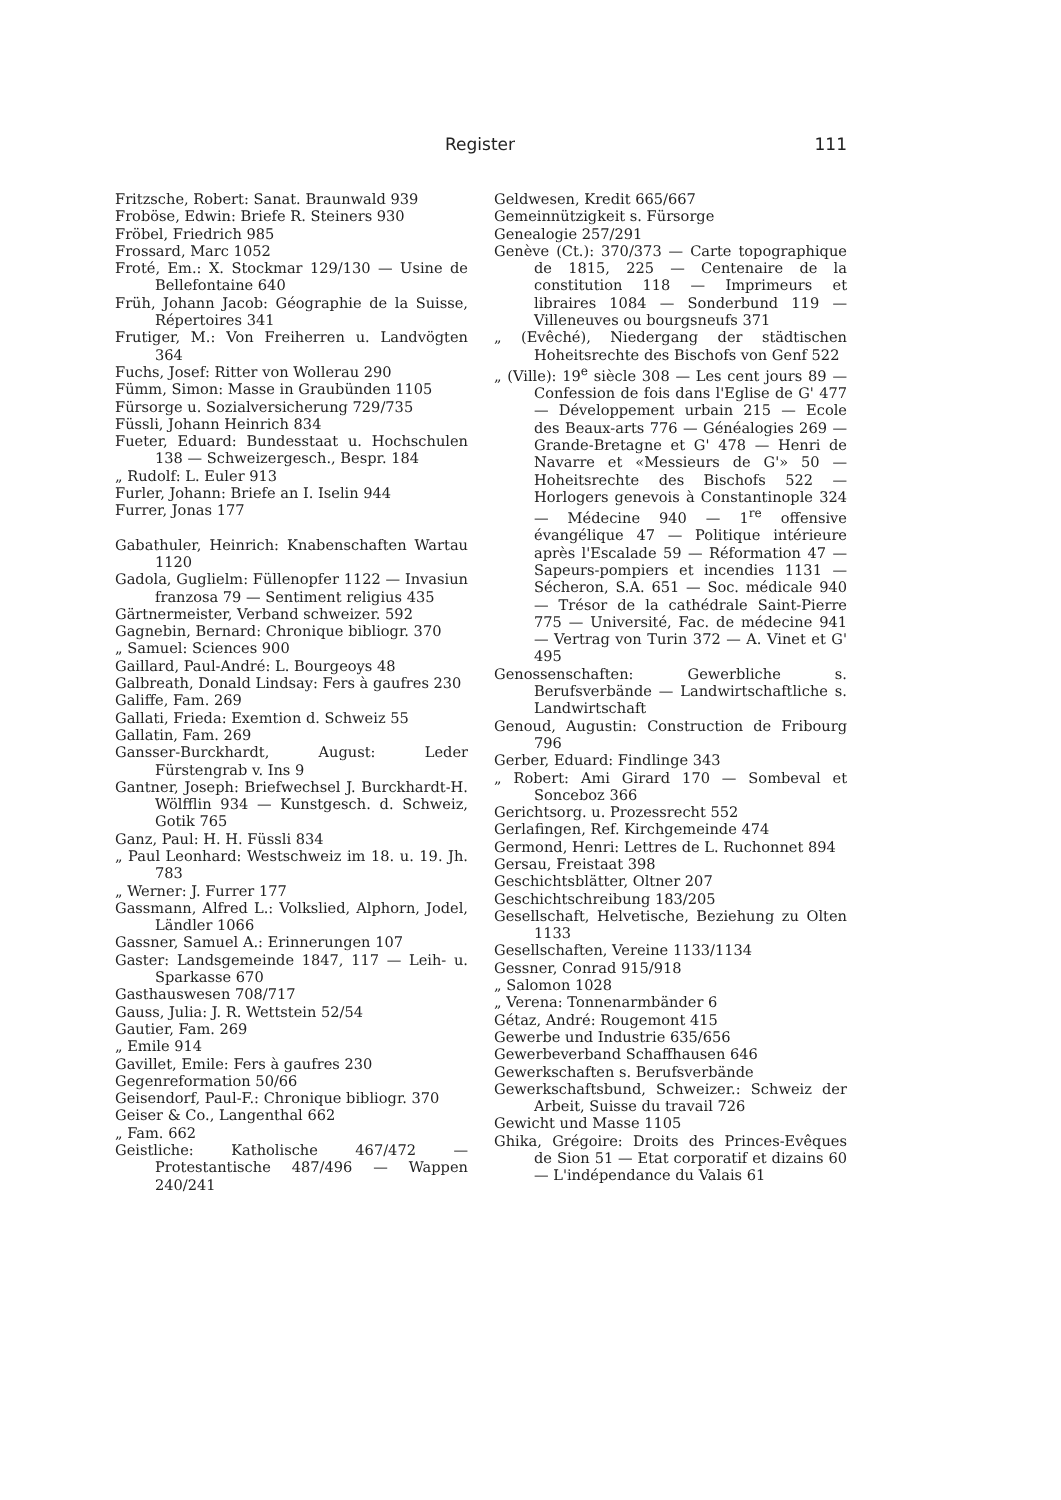Register 111
Fritzsche, Robert: Sanat. Braunwald 939
Froböse, Edwin: Briefe R. Steiners 930
Fröbel, Friedrich 985
Frossard, Marc 1052
Froté, Em.: X. Stockmar 129/130 — Usine de Bellefontaine 640
Früh, Johann Jacob: Géographie de la Suisse, Répertoires 341
Frutiger, M.: Von Freiherren u. Landvögten 364
Fuchs, Josef: Ritter von Wollerau 290
Fümm, Simon: Masse in Graubünden 1105
Fürsorge u. Sozialversicherung 729/735
Füssli, Johann Heinrich 834
Fueter, Eduard: Bundesstaat u. Hochschulen 138 — Schweizergesch., Bespr. 184
„ Rudolf: L. Euler 913
Furler, Johann: Briefe an I. Iselin 944
Furrer, Jonas 177
Gabathuler, Heinrich: Knabenschaften Wartau 1120
Gadola, Guglielm: Füllenopfer 1122 — Invasiun franzosa 79 — Sentiment religius 435
Gärtnermeister, Verband schweizer. 592
Gagnebin, Bernard: Chronique bibliogr. 370
„ Samuel: Sciences 900
Gaillard, Paul-André: L. Bourgeoys 48
Galbreath, Donald Lindsay: Fers à gaufres 230
Galiffe, Fam. 269
Gallati, Frieda: Exemtion d. Schweiz 55
Gallatin, Fam. 269
Gansser-Burckhardt, August: Leder Fürstengrab v. Ins 9
Gantner, Joseph: Briefwechsel J. Burckhardt-H. Wölfflin 934 — Kunstgesch. d. Schweiz, Gotik 765
Ganz, Paul: H. H. Füssli 834
„ Paul Leonhard: Westschweiz im 18. u. 19. Jh. 783
„ Werner: J. Furrer 177
Gassmann, Alfred L.: Volkslied, Alphorn, Jodel, Ländler 1066
Gassner, Samuel A.: Erinnerungen 107
Gaster: Landsgemeinde 1847, 117 — Leih- u. Sparkasse 670
Gasthauswesen 708/717
Gauss, Julia: J. R. Wettstein 52/54
Gautier, Fam. 269
„ Emile 914
Gavillet, Emile: Fers à gaufres 230
Gegenreformation 50/66
Geisendorf, Paul-F.: Chronique bibliogr. 370
Geiser & Co., Langenthal 662
„ Fam. 662
Geistliche: Katholische 467/472 — Protestantische 487/496 — Wappen 240/241
Geldwesen, Kredit 665/667
Gemeinnützigkeit s. Fürsorge
Genealogie 257/291
Genève (Ct.): 370/373 — Carte topographique de 1815, 225 — Centenaire de la constitution 118 — Imprimeurs et libraires 1084 — Sonderbund 119 — Villeneuves ou bourgsneufs 371
„ (Evêché), Niedergang der städtischen Hoheitsrechte des Bischofs von Genf 522
„ (Ville): 19<sup>e</sup> siècle 308 — Les cent jours 89 — Confession de fois dans l'Eglise de G' 477 — Développement urbain 215 — Ecole des Beaux-arts 776 — Généalogies 269 — Grande-Bretagne et G' 478 — Henri de Navarre et «Messieurs de G'» 50 — Hoheitsrechte des Bischofs 522 — Horlogers genevois à Constantinople 324 — Médecine 940 — 1<sup>re</sup> offensive évangélique 47 — Politique intérieure après l'Escalade 59 — Réformation 47 — Sapeurs-pompiers et incendies 1131 — Sécheron, S.A. 651 — Soc. médicale 940 — Trésor de la cathédrale Saint-Pierre 775 — Université, Fac. de médecine 941 — Vertrag von Turin 372 — A. Vinet et G' 495
Genossenschaften: Gewerbliche s. Berufsverbände — Landwirtschaftliche s. Landwirtschaft
Genoud, Augustin: Construction de Fribourg 796
Gerber, Eduard: Findlinge 343
„ Robert: Ami Girard 170 — Sombeval et Sonceboz 366
Gerichtsorg. u. Prozessrecht 552
Gerlafingen, Ref. Kirchgemeinde 474
Germond, Henri: Lettres de L. Ruchonnet 894
Gersau, Freistaat 398
Geschichtsblätter, Oltner 207
Geschichtschreibung 183/205
Gesellschaft, Helvetische, Beziehung zu Olten 1133
Gesellschaften, Vereine 1133/1134
Gessner, Conrad 915/918
„ Salomon 1028
„ Verena: Tonnenarmbänder 6
Gétaz, André: Rougemont 415
Gewerbe und Industrie 635/656
Gewerbeverband Schaffhausen 646
Gewerkschaften s. Berufsverbände
Gewerkschaftsbund, Schweizer.: Schweiz der Arbeit, Suisse du travail 726
Gewicht und Masse 1105
Ghika, Grégoire: Droits des Princes-Evêques de Sion 51 — Etat corporatif et dizains 60 — L'indépendance du Valais 61